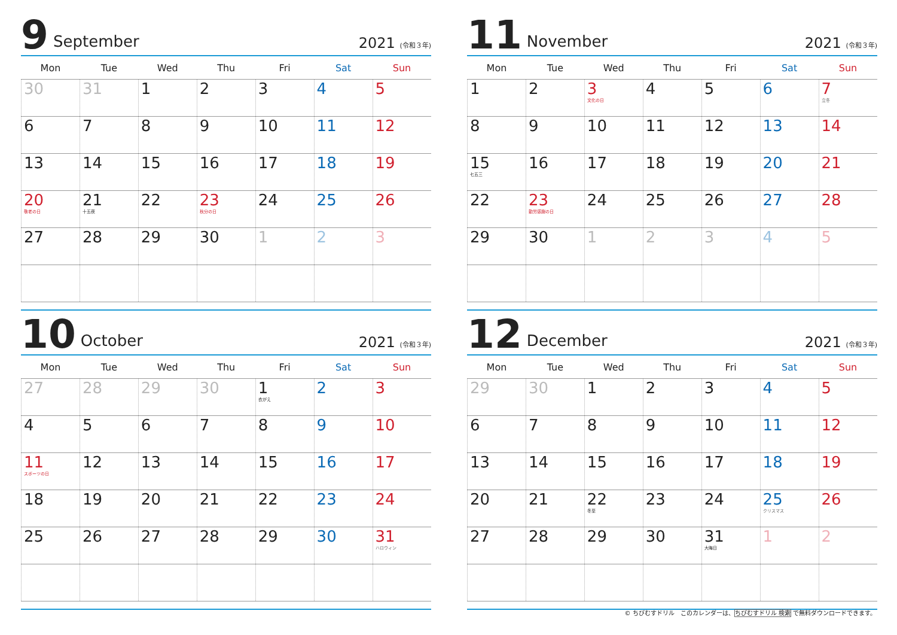9 September 2021 (令和３年)
| Mon | Tue | Wed | Thu | Fri | Sat | Sun |
| --- | --- | --- | --- | --- | --- | --- |
| 30 | 31 | 1 | 2 | 3 | 4 | 5 |
| 6 | 7 | 8 | 9 | 10 | 11 | 12 |
| 13 | 14 | 15 | 16 | 17 | 18 | 19 |
| 20 敬老の日 | 21 十五夜 | 22 | 23 秋分の日 | 24 | 25 | 26 |
| 27 | 28 | 29 | 30 | 1 | 2 | 3 |
11 November 2021 (令和３年)
| Mon | Tue | Wed | Thu | Fri | Sat | Sun |
| --- | --- | --- | --- | --- | --- | --- |
| 1 | 2 | 3 文化の日 | 4 | 5 | 6 | 7 立冬 |
| 8 | 9 | 10 | 11 | 12 | 13 | 14 |
| 15 七五三 | 16 | 17 | 18 | 19 | 20 | 21 |
| 22 | 23 勤労感謝の日 | 24 | 25 | 26 | 27 | 28 |
| 29 | 30 | 1 | 2 | 3 | 4 | 5 |
10 October 2021 (令和３年)
| Mon | Tue | Wed | Thu | Fri | Sat | Sun |
| --- | --- | --- | --- | --- | --- | --- |
| 27 | 28 | 29 | 30 | 1 衣がえ | 2 | 3 |
| 4 | 5 | 6 | 7 | 8 | 9 | 10 |
| 11 スポーツの日 | 12 | 13 | 14 | 15 | 16 | 17 |
| 18 | 19 | 20 | 21 | 22 | 23 | 24 |
| 25 | 26 | 27 | 28 | 29 | 30 | 31 ハロウィン |
12 December 2021 (令和３年)
| Mon | Tue | Wed | Thu | Fri | Sat | Sun |
| --- | --- | --- | --- | --- | --- | --- |
| 29 | 30 | 1 | 2 | 3 | 4 | 5 |
| 6 | 7 | 8 | 9 | 10 | 11 | 12 |
| 13 | 14 | 15 | 16 | 17 | 18 | 19 |
| 20 | 21 | 22 冬至 | 23 | 24 | 25 クリスマス | 26 |
| 27 | 28 | 29 | 30 | 31 大晦日 | 1 | 2 |
© ちびむすドリル　このカレンダーは、ちびむすドリル 検索 で無料ダウンロードできます。